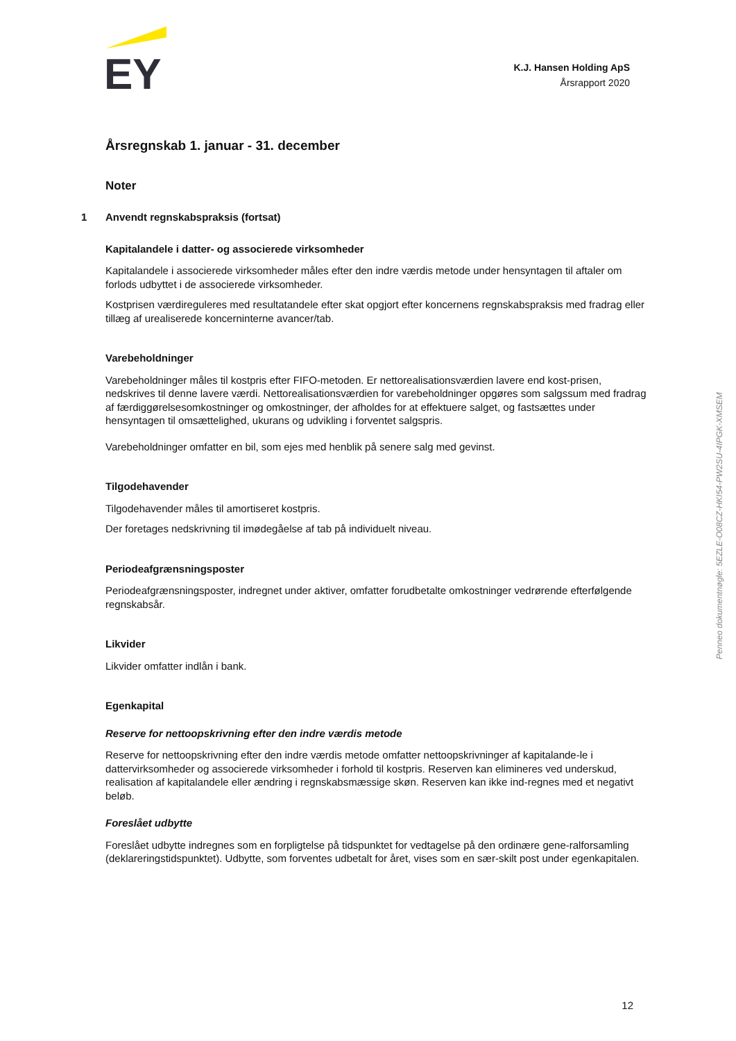EY
K.J. Hansen Holding ApS
Årsrapport 2020
Årsregnskab 1. januar - 31. december
Noter
1 Anvendt regnskabspraksis (fortsat)
Kapitalandele i datter- og associerede virksomheder
Kapitalandele i associerede virksomheder måles efter den indre værdis metode under hensyntagen til aftaler om forlods udbyttet i de associerede virksomheder.
Kostprisen værdireguleres med resultatandele efter skat opgjort efter koncernens regnskabspraksis med fradrag eller tillæg af urealiserede koncerninterne avancer/tab.
Varebeholdninger
Varebeholdninger måles til kostpris efter FIFO-metoden. Er nettorealisationsværdien lavere end kost-prisen, nedskrives til denne lavere værdi. Nettorealisationsværdien for varebeholdninger opgøres som salgssum med fradrag af færdiggørelsesomkostninger og omkostninger, der afholdes for at effektuere salget, og fastsættes under hensyntagen til omsættelighed, ukurans og udvikling i forventet salgspris.
Varebeholdninger omfatter en bil, som ejes med henblik på senere salg med gevinst.
Tilgodehavender
Tilgodehavender måles til amortiseret kostpris.
Der foretages nedskrivning til imødegåelse af tab på individuelt niveau.
Periodeafgrænsningsposter
Periodeafgrænsningsposter, indregnet under aktiver, omfatter forudbetalte omkostninger vedrørende efterfølgende regnskabsår.
Likvider
Likvider omfatter indlån i bank.
Egenkapital
Reserve for nettoopskrivning efter den indre værdis metode
Reserve for nettoopskrivning efter den indre værdis metode omfatter nettoopskrivninger af kapitalande-le i dattervirksomheder og associerede virksomheder i forhold til kostpris. Reserven kan elimineres ved underskud, realisation af kapitalandele eller ændring i regnskabsmæssige skøn. Reserven kan ikke ind-regnes med et negativt beløb.
Foreslået udbytte
Foreslået udbytte indregnes som en forpligtelse på tidspunktet for vedtagelse på den ordinære gene-ralforsamling (deklareringstidspunktet). Udbytte, som forventes udbetalt for året, vises som en sær-skilt post under egenkapitalen.
Penneo dokumentnøgle: 5EZLE-O08CZ-HKI54-PW2SU-4IPGK-XMSEM
12